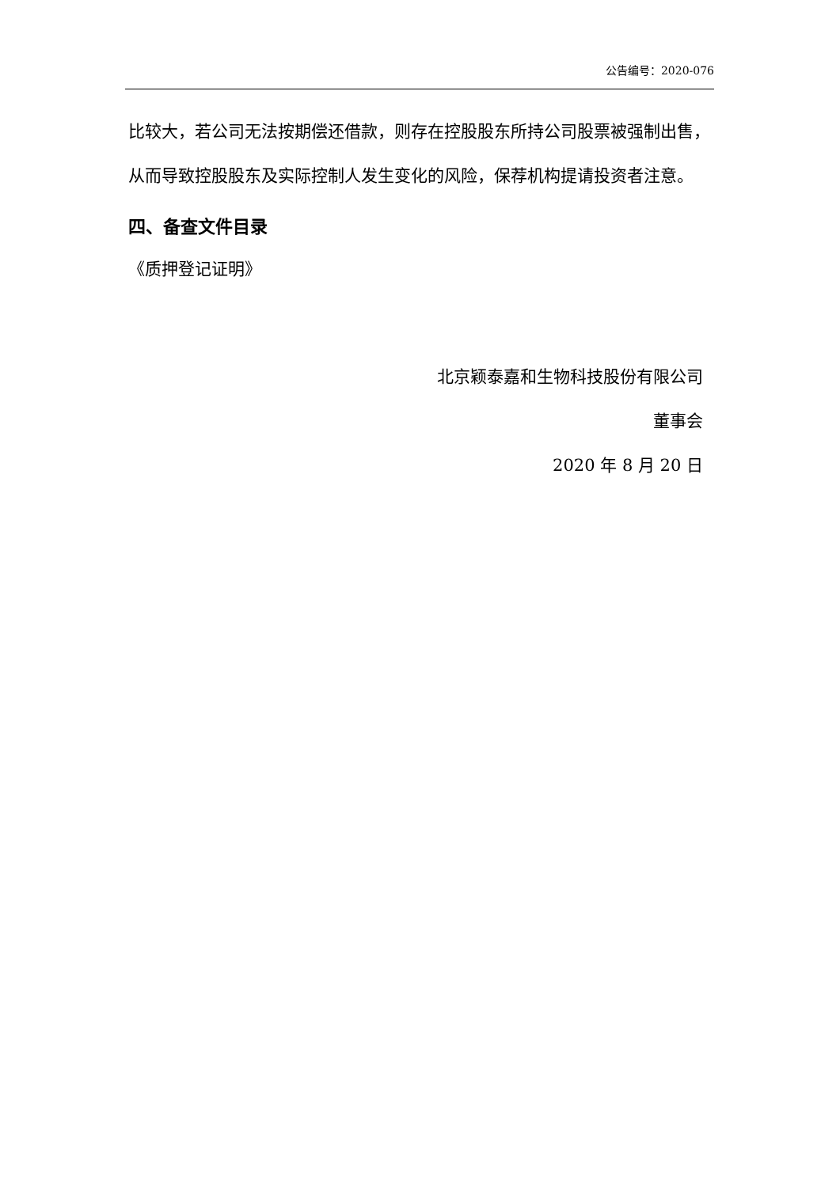公告编号：2020-076
比较大，若公司无法按期偿还借款，则存在控股股东所持公司股票被强制出售，从而导致控股股东及实际控制人发生变化的风险，保荐机构提请投资者注意。
四、备查文件目录
《质押登记证明》
北京颖泰嘉和生物科技股份有限公司
董事会
2020 年 8 月 20 日